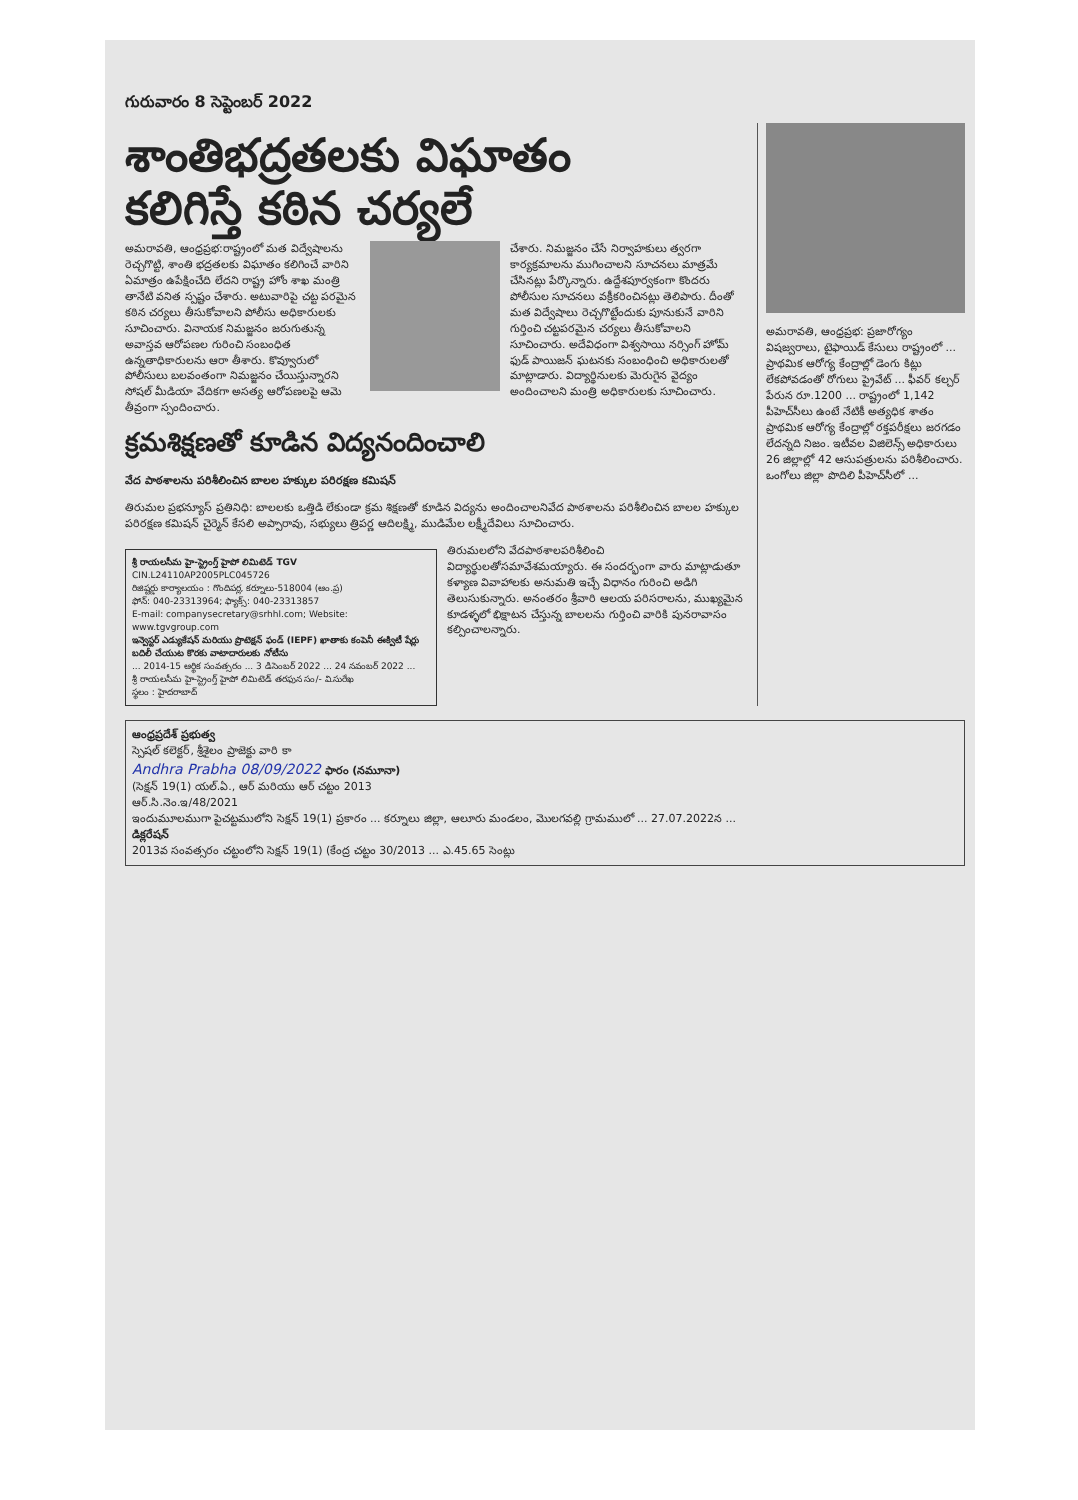గురువారం 8 సెప్టెంబర్ 2022
శాంతిభద్రతలకు విఘాతం
కలిగిస్తే కఠిన చర్యలే
అమరావతి, ఆంధ్రప్రభ:రాష్ట్రంలో మత విద్వేషాలను రెచ్చగొట్టి, శాంతి భద్రతలకు విఘాతం కలిగించే వారిని ఏమాత్రం ఉపేక్షించేది లేదని రాష్ట్ర హోం శాఖ మంత్రి తానేటి వనిత స్పష్టం చేశారు. అటువారిపై చట్ట పరమైన కఠిన చర్యలు తీసుకోవాలని పోలీసు అధికారులకు సూచించారు. వినాయక నిమజ్జనం జరుగుతున్న అవాస్తవ ఆరోపణల గురించి సంబంధిత ఉన్నతాధికారులను ఆరా తీశారు. కొవ్వూరులో పోలీసులు బలవంతంగా నిమజ్జనం చేయిస్తున్నారని సోషల్ మీడియా వేదికగా అసత్య ఆరోపణలపై ఆమె తీవ్రంగా స్పందించారు.
చేశారు. నిమజ్జనం చేసే నిర్వాహకులు త్వరగా కార్యక్రమాలను ముగించాలని సూచనలు మాత్రమే చేసినట్లు పేర్కొన్నారు. ఉద్దేశపూర్వకంగా కొందరు పోలీసుల సూచనలు వక్రీకరించినట్లు తెలిపారు. దీంతో మత విద్వేషాలు రెచ్చగొట్టేందుకు పూనుకునే వారిని గుర్తించి చట్టపరమైన చర్యలు తీసుకోవాలని సూచించారు. అదేవిధంగా విశ్వసాయి నర్సింగ్ హోమ్ ఫుడ్ పాయిజన్ ఘటనకు సంబంధించి అధికారులతో మాట్లాడారు. విద్యార్థినులకు మెరుగైన వైద్యం అందించాలని మంత్రి అధికారులకు సూచించారు.
క్రమశిక్షణతో కూడిన విద్యనందించాలి
వేద పాఠశాలను పరిశీలించిన బాలల హక్కుల పరిరక్షణ కమిషన్
తిరుమల ప్రభన్యూస్ ప్రతినిధి: బాలలకు ఒత్తిడి లేకుండా క్రమ శిక్షణతో కూడిన విద్యను అందించాలనివేద పాఠశాలను పరిశీలించిన బాలల హక్కుల పరిరక్షణ కమిషన్ చైర్మెన్ కేసలి అప్పారావు, సభ్యులు త్రిపర్ణ ఆదిలక్ష్మి, ముడిమేల లక్ష్మీదేవిలు సూచించారు.
శ్రీ రాయలసీమ హై-స్ట్రెంగ్త్ హైపో లిమిటెడ్ TGV
CIN.L24110AP2005PLC045726
రిజిష్టర్డు కార్యాలయం : గొందిపర్ల, కర్నూలు-518004 (ఆం.ప్ర)
ఫోన్: 040-23313964; ఫ్యాక్స్: 040-23313857
E-mail: companysecretary@srhhl.com; Website: www.tgvgroup.com
ఇన్వెస్టర్ ఎడ్యుకేషన్ మరియు ప్రొటెక్షన్ ఫండ్ (IEPF) ఖాతాకు కంపెనీ ఈక్విటీ షేర్లు బదిలీ చేయుట కొరకు వాటాదారులకు నోటీసు
... 2014-15 ఆర్థిక సంవత్సరం ... 3 డిసెంబర్ 2022 ... 24 నవంబర్ 2022 ...
శ్రీ రాయలసీమ హై-స్ట్రెంగ్త్ హైపో లిమిటెడ్ తరఫున సం/- వి.సురేఖ
స్థలం : హైదరాబాద్
తిరుమలలోని వేదపాఠశాలపరిశీలించి విద్యార్థులతోసమావేశమయ్యారు. ఈ సందర్భంగా వారు మాట్లాడుతూ కళ్యాణ వివాహాలకు అనుమతి ఇచ్చే విధానం గురించి అడిగి తెలుసుకున్నారు. అనంతరం శ్రీవారి ఆలయ పరిసరాలను, ముఖ్యమైన కూడళ్ళలో భిక్షాటన చేస్తున్న బాలలను గుర్తించి వారికి పునరావాసం కల్పించాలన్నారు.
అమరావతి, ఆంధ్రప్రభ: ప్రజారోగ్యం విషజ్వరాలు, టైఫాయిడ్ కేసులు రాష్ట్రంలో ... ప్రాథమిక ఆరోగ్య కేంద్రాల్లో డెంగు కిట్లు లేకపోవడంతో రోగులు ప్రైవేట్ ... ఫీవర్ కల్చర్ పేరున రూ.1200 ... రాష్ట్రంలో 1,142 పీహెచ్‌సీలు ఉంటే నేటికీ అత్యధిక శాతం ప్రాథమిక ఆరోగ్య కేంద్రాల్లో రక్తపరీక్షలు జరగడం లేదన్నది నిజం. ఇటీవల విజిలెన్స్ అధికారులు 26 జిల్లాల్లో 42 ఆసుపత్రులను పరిశీలించారు. ఒంగోలు జిల్లా పొదిలి పీహెచ్‌సీలో ...
ఆంధ్రప్రదేశ్ ప్రభుత్వ
స్పెషల్ కలెక్టర్, శ్రీశైలం ప్రాజెక్టు వారి కా
Andhra Prabha 08/09/2022 ఫారం (నమూనా)
(సెక్షన్ 19(1) యల్.ఏ., ఆర్ మరియు ఆర్ చట్టం 2013
ఆర్.సి.నెం.ఇ/48/2021
ఇందుమూలముగా పైచట్టములోని సెక్షన్ 19(1) ప్రకారం ... కర్నూలు జిల్లా, ఆలూరు మండలం, మొలగవల్లి గ్రామములో ... 27.07.2022న ...
డిక్లరేషన్
2013వ సంవత్సరం చట్టంలోని సెక్షన్ 19(1) (కేంద్ర చట్టం 30/2013 ... ఎ.45.65 సెంట్లు